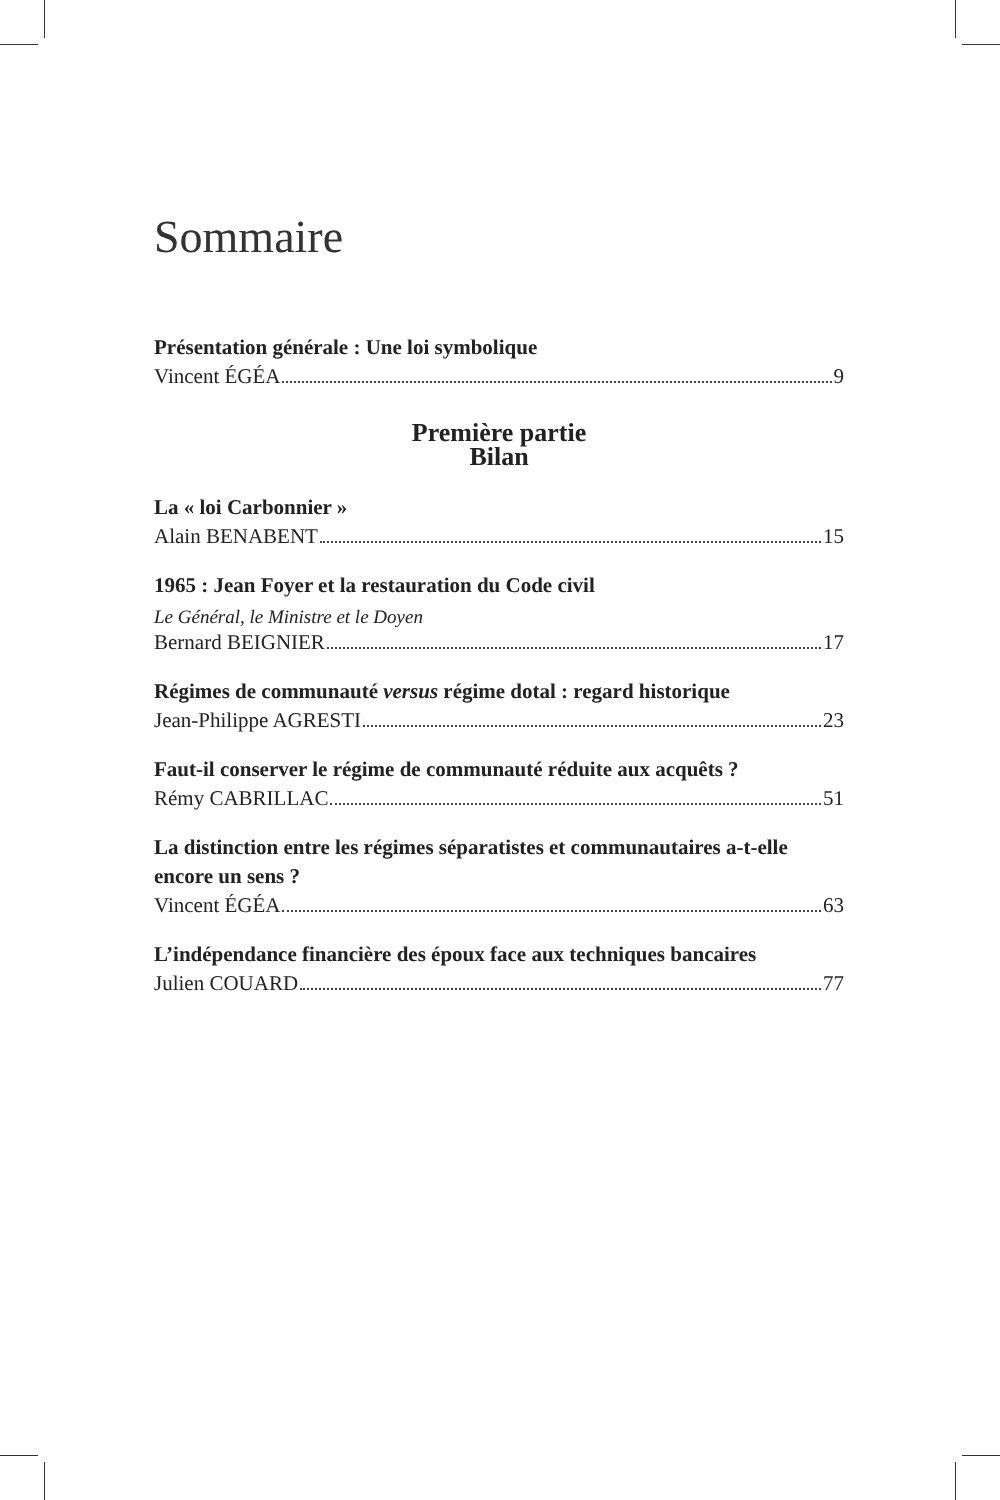Sommaire
Présentation générale : Une loi symbolique
Vincent ÉGÉA 9
Première partie
Bilan
La « loi Carbonnier »
Alain BENABENT 15
1965 : Jean Foyer et la restauration du Code civil
Le Général, le Ministre et le Doyen
Bernard BEIGNIER 17
Régimes de communauté versus régime dotal : regard historique
Jean-Philippe AGRESTI 23
Faut-il conserver le régime de communauté réduite aux acquêts ?
Rémy CABRILLAC 51
La distinction entre les régimes séparatistes et communautaires a-t-elle encore un sens ?
Vincent ÉGÉA 63
L’indépendance financière des époux face aux techniques bancaires
Julien COUARD 77